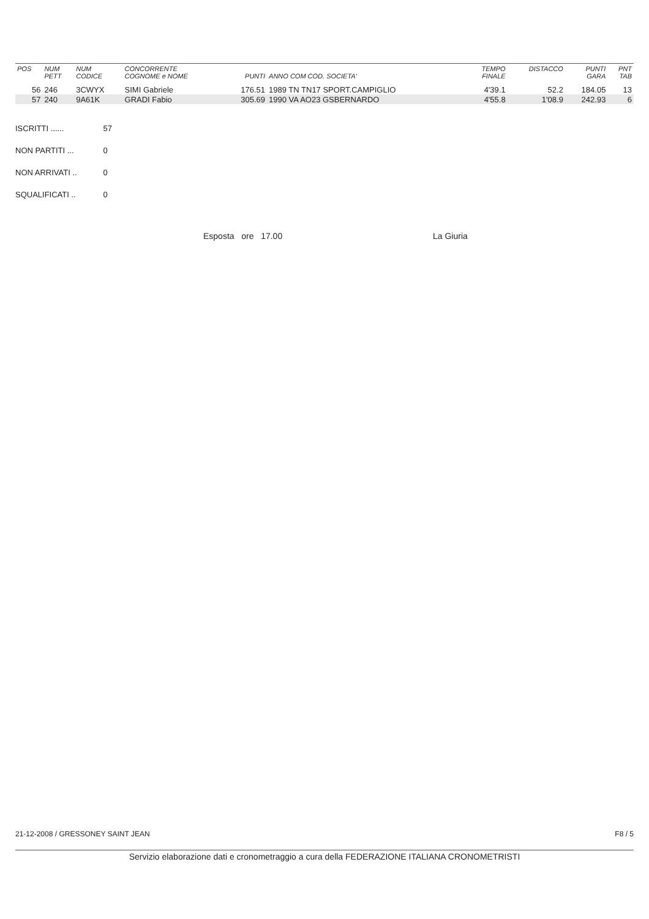| POS | NUM PETT | NUM CODICE | CONCORRENTE COGNOME e NOME | PUNTI | ANNO COM COD. SOCIETA' | TEMPO FINALE | DISTACCO | PUNTI GARA | PNT TAB |
| --- | --- | --- | --- | --- | --- | --- | --- | --- | --- |
| 56 | 246 | 3CWYX | SIMI Gabriele | 176.51 | 1989 TN TN17 SPORT.CAMPIGLIO | 4'39.1 | 52.2 | 184.05 | 13 |
| 57 | 240 | 9A61K | GRADI Fabio | 305.69 | 1990 VA AO23 GSBERNARDO | 4'55.8 | 1'08.9 | 242.93 | 6 |
ISCRITTI ...... 57
NON PARTITI ... 0
NON ARRIVATI .. 0
SQUALIFICATI .. 0
Esposta ore 17.00 La Giuria
21-12-2008 / GRESSONEY SAINT JEAN F8 / 5
Servizio elaborazione dati e cronometraggio a cura della FEDERAZIONE ITALIANA CRONOMETRISTI